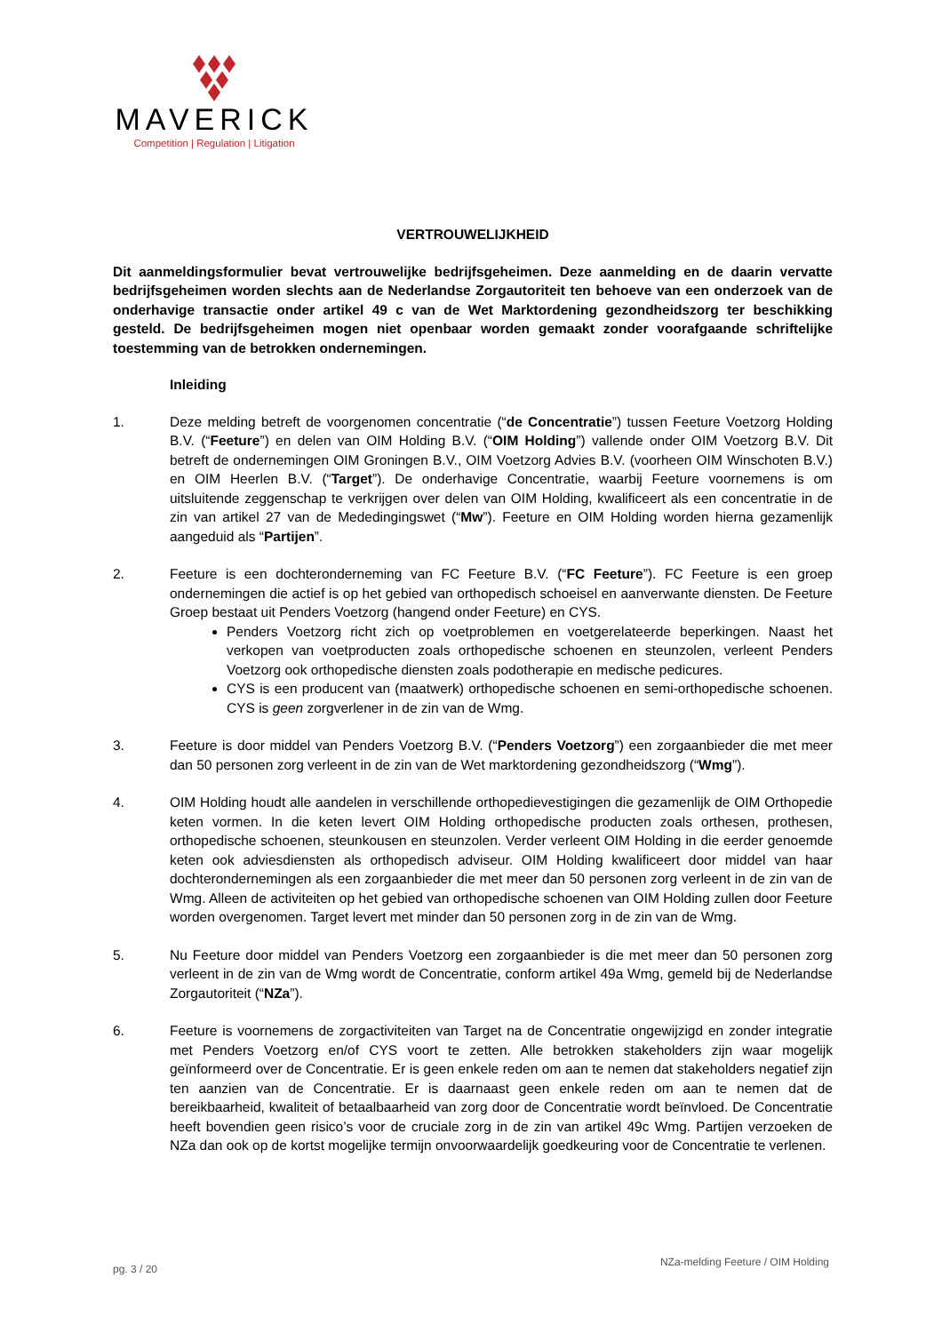MAVERICK
Competition | Regulation | Litigation
VERTROUWELIJKHEID
Dit aanmeldingsformulier bevat vertrouwelijke bedrijfsgeheimen. Deze aanmelding en de daarin vervatte bedrijfsgeheimen worden slechts aan de Nederlandse Zorgautoriteit ten behoeve van een onderzoek van de onderhavige transactie onder artikel 49 c van de Wet Marktordening gezondheidszorg ter beschikking gesteld. De bedrijfsgeheimen mogen niet openbaar worden gemaakt zonder voorafgaande schriftelijke toestemming van de betrokken ondernemingen.
Inleiding
1. Deze melding betreft de voorgenomen concentratie (“de Concentratie”) tussen Feeture Voetzorg Holding B.V. (“Feeture”) en delen van OIM Holding B.V. (“OIM Holding”) vallende onder OIM Voetzorg B.V. Dit betreft de ondernemingen OIM Groningen B.V., OIM Voetzorg Advies B.V. (voorheen OIM Winschoten B.V.) en OIM Heerlen B.V. (“Target”). De onderhavige Concentratie, waarbij Feeture voornemens is om uitsluitende zeggenschap te verkrijgen over delen van OIM Holding, kwalificeert als een concentratie in de zin van artikel 27 van de Mededingingswet (“Mw”). Feeture en OIM Holding worden hierna gezamenlijk aangeduid als “Partijen”.
2. Feeture is een dochteronderneming van FC Feeture B.V. (“FC Feeture”). FC Feeture is een groep ondernemingen die actief is op het gebied van orthopedisch schoeisel en aanverwante diensten. De Feeture Groep bestaat uit Penders Voetzorg (hangend onder Feeture) en CYS.
Penders Voetzorg richt zich op voetproblemen en voetgerelateerde beperkingen. Naast het verkopen van voetproducten zoals orthopedische schoenen en steunzolen, verleent Penders Voetzorg ook orthopedische diensten zoals podotherapie en medische pedicures.
CYS is een producent van (maatwerk) orthopedische schoenen en semi-orthopedische schoenen. CYS is geen zorgverlener in de zin van de Wmg.
3. Feeture is door middel van Penders Voetzorg B.V. (“Penders Voetzorg”) een zorgaanbieder die met meer dan 50 personen zorg verleent in de zin van de Wet marktordening gezondheidszorg (“Wmg”).
4. OIM Holding houdt alle aandelen in verschillende orthopedievestigingen die gezamenlijk de OIM Orthopedie keten vormen. In die keten levert OIM Holding orthopedische producten zoals orthesen, prothesen, orthopedische schoenen, steunkousen en steunzolen. Verder verleent OIM Holding in die eerder genoemde keten ook adviesdiensten als orthopedisch adviseur. OIM Holding kwalificeert door middel van haar dochterondernemingen als een zorgaanbieder die met meer dan 50 personen zorg verleent in de zin van de Wmg. Alleen de activiteiten op het gebied van orthopedische schoenen van OIM Holding zullen door Feeture worden overgenomen. Target levert met minder dan 50 personen zorg in de zin van de Wmg.
5. Nu Feeture door middel van Penders Voetzorg een zorgaanbieder is die met meer dan 50 personen zorg verleent in de zin van de Wmg wordt de Concentratie, conform artikel 49a Wmg, gemeld bij de Nederlandse Zorgautoriteit (“NZa”).
6. Feeture is voornemens de zorgactiviteiten van Target na de Concentratie ongewijzigd en zonder integratie met Penders Voetzorg en/of CYS voort te zetten. Alle betrokken stakeholders zijn waar mogelijk geïnformeerd over de Concentratie. Er is geen enkele reden om aan te nemen dat stakeholders negatief zijn ten aanzien van de Concentratie. Er is daarnaast geen enkele reden om aan te nemen dat de bereikbaarheid, kwaliteit of betaalbaarheid van zorg door de Concentratie wordt beïnvloed. De Concentratie heeft bovendien geen risico’s voor de cruciale zorg in de zin van artikel 49c Wmg. Partijen verzoeken de NZa dan ook op de kortst mogelijke termijn onvoorwaardelijk goedkeuring voor de Concentratie te verlenen.
pg. 3 / 20 NZa-melding Feeture / OIM Holding